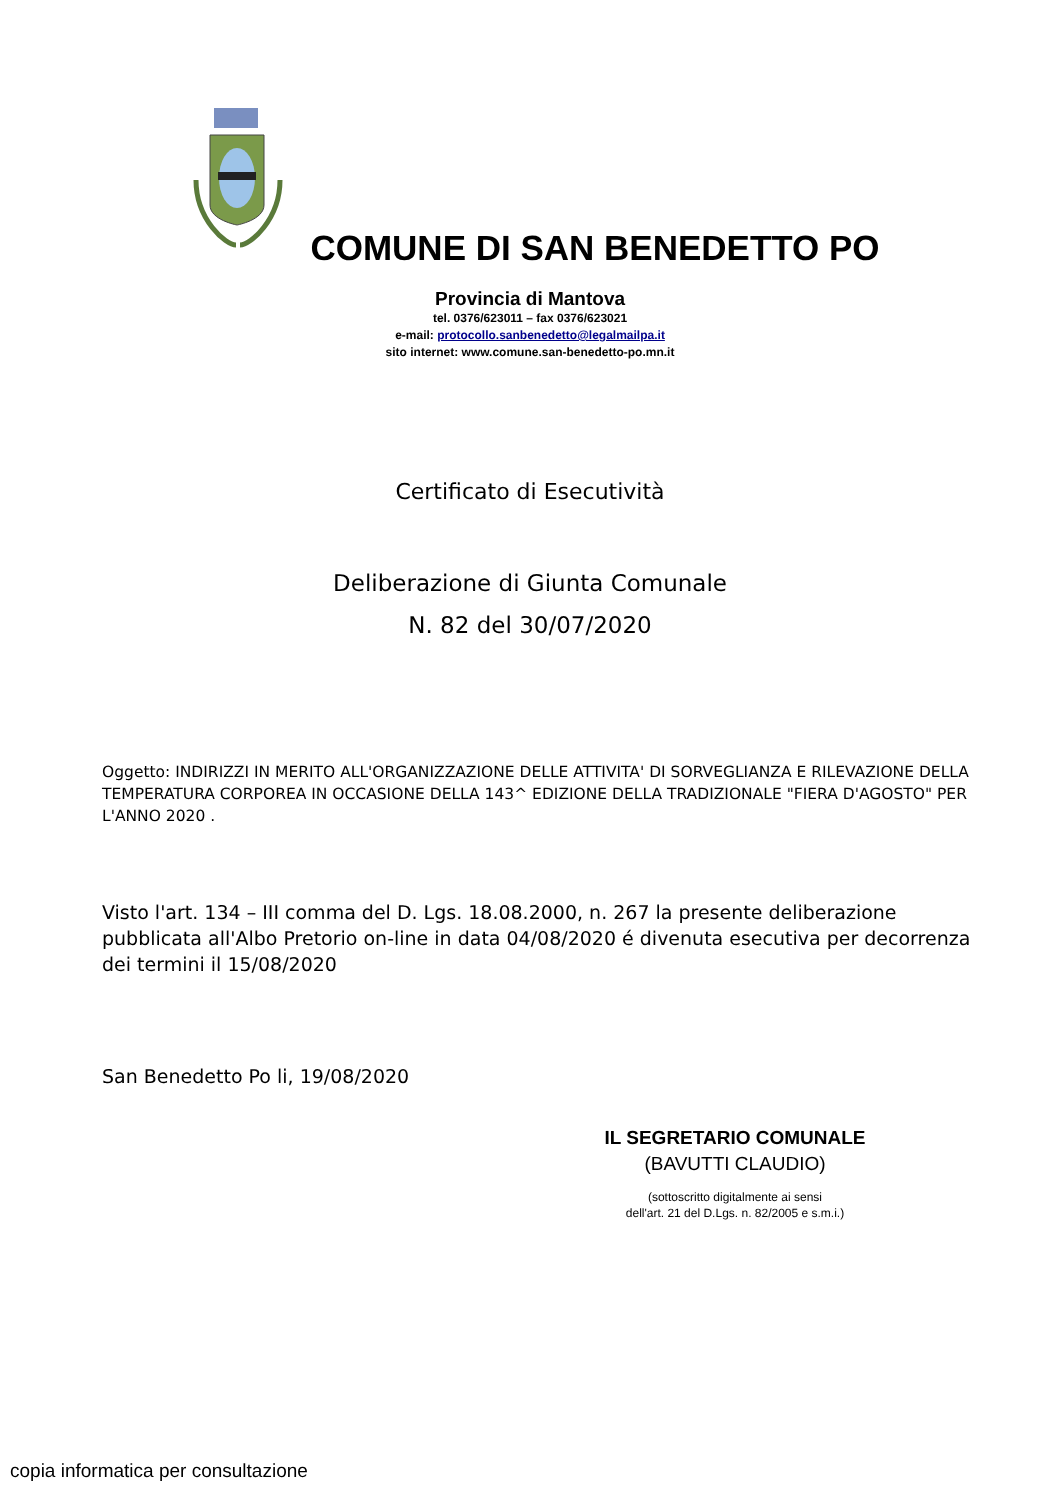COMUNE DI SAN BENEDETTO PO
Provincia di Mantova
tel. 0376/623011 – fax 0376/623021
e-mail: protocollo.sanbenedetto@legalmailpa.it
sito internet: www.comune.san-benedetto-po.mn.it
Certificato di Esecutività
Deliberazione di Giunta Comunale
N. 82 del 30/07/2020
Oggetto: INDIRIZZI IN MERITO ALL'ORGANIZZAZIONE DELLE ATTIVITA' DI SORVEGLIANZA E RILEVAZIONE DELLA TEMPERATURA CORPOREA IN OCCASIONE DELLA 143^ EDIZIONE DELLA TRADIZIONALE "FIERA D'AGOSTO" PER L'ANNO 2020 .
Visto l'art. 134 – III comma del D. Lgs. 18.08.2000, n. 267 la presente deliberazione pubblicata all'Albo Pretorio on-line in data 04/08/2020 é divenuta esecutiva per decorrenza dei termini il 15/08/2020
San Benedetto Po li, 19/08/2020
IL SEGRETARIO COMUNALE
(BAVUTTI CLAUDIO)
(sottoscritto digitalmente ai sensi
dell'art. 21 del D.Lgs. n. 82/2005 e s.m.i.)
copia informatica per consultazione